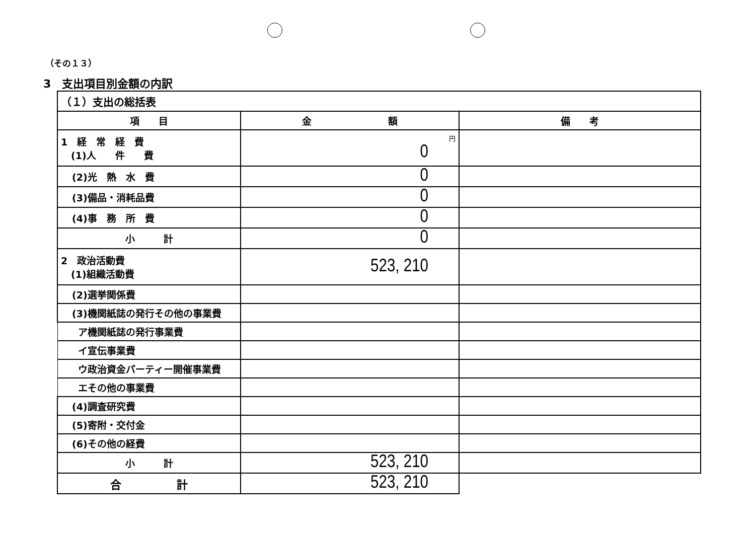（その１３）
3　支出項目別金額の内訳
| （１）支出の総括表 | | |
| 項 目 | 金 額 | 備 考 |
| 1 経 常 経 費 (1)人 件 費 | 円 0 | |
| (2)光 熱 水 費 | 0 | |
| (3)備品・消耗品費 | 0 | |
| (4)事 務 所 費 | 0 | |
| 小 計 | 0 | |
| 2 政治活動費 (1)組織活動費 | 523, 210 | |
| (2)選挙関係費 | | |
| (3)機関紙誌の発行その他の事業費 | | |
| ア機関紙誌の発行事業費 | | |
| イ宣伝事業費 | | |
| ウ政治資金パーティー開催事業費 | | |
| エその他の事業費 | | |
| (4)調査研究費 | | |
| (5)寄附・交付金 | | |
| (6)その他の経費 | | |
| 小 計 | 523, 210 | |
| 合 計 | 523, 210 | |